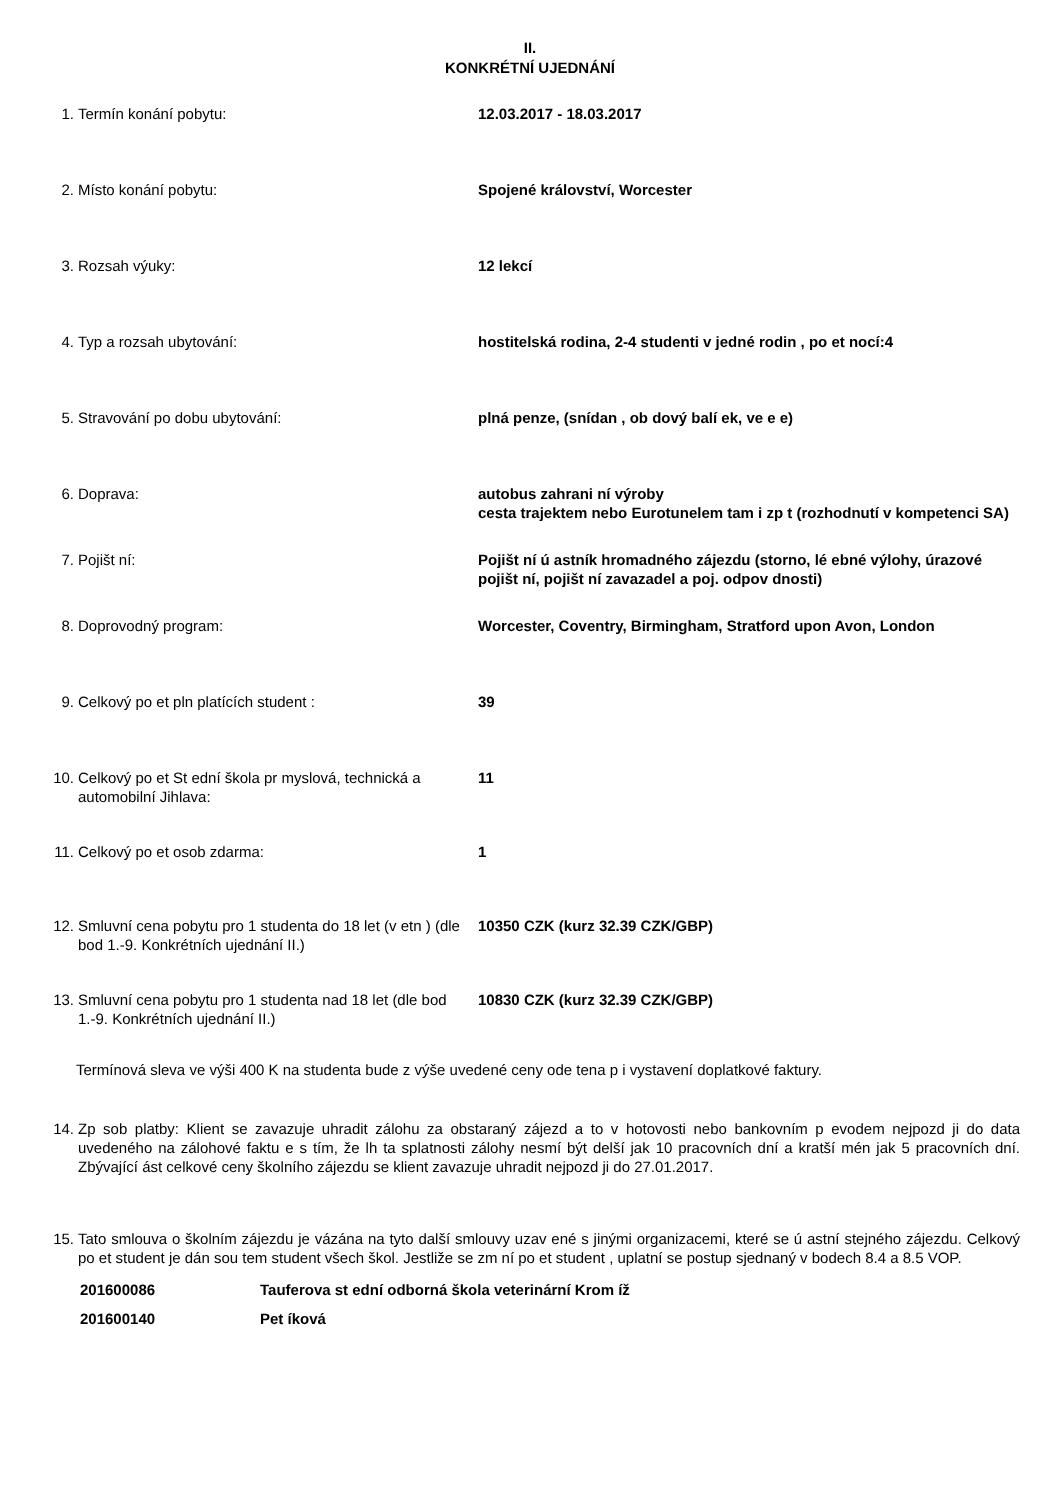II.
KONKRÉTNÍ UJEDNÁNÍ
| 1. | Termín konání pobytu: | 12.03.2017 - 18.03.2017 |
| 2. | Místo konání pobytu: | Spojené království, Worcester |
| 3. | Rozsah výuky: | 12 lekcí |
| 4. | Typ a rozsah ubytování: | hostitelská rodina, 2-4 studenti v jedné rodin , po et nocí:4 |
| 5. | Stravování po dobu ubytování: | plná penze, (snídan , ob dový balí ek, ve e e) |
| 6. | Doprava: | autobus zahrani ní výroby cesta trajektem nebo Eurotunelem tam i zp t (rozhodnutí v kompetenci SA) |
| 7. | Pojišt ní: | Pojišt ní ú astník hromadného zájezdu (storno, lé ebné výlohy, úrazové pojišt ní, pojišt ní zavazadel a poj. odpov dnosti) |
| 8. | Doprovodný program: | Worcester, Coventry, Birmingham, Stratford upon Avon, London |
| 9. | Celkový po et pln platících student : | 39 |
| 10. | Celkový po et St ední škola pr myslová, technická a automobilní Jihlava: | 11 |
| 11. | Celkový po et osob zdarma: | 1 |
| 12. | Smluvní cena pobytu pro 1 studenta do 18 let (v etn ) (dle bod 1.-9. Konkrétních ujednání II.) | 10350 CZK (kurz 32.39 CZK/GBP) |
| 13. | Smluvní cena pobytu pro 1 studenta nad 18 let (dle bod 1.-9. Konkrétních ujednání II.) | 10830 CZK (kurz 32.39 CZK/GBP) |
Termínová sleva ve výši 400 K na studenta bude z výše uvedené ceny ode tena p i vystavení doplatkové faktury.
| 14. | Zp sob platby: Klient se zavazuje uhradit zálohu za obstaraný zájezd a to v hotovosti nebo bankovním p evodem nejpozd ji do data uvedeného na zálohové faktu e s tím, že lh ta splatnosti zálohy nesmí být delší jak 10 pracovních dní a kratší mén jak 5 pracovních dní. Zbývající ást celkové ceny školního zájezdu se klient zavazuje uhradit nejpozd ji do 27.01.2017. |
| 15. | Tato smlouva o školním zájezdu je vázána na tyto další smlouvy uzav ené s jinými organizacemi, které se ú astní stejného zájezdu. Celkový po et student je dán sou tem student všech škol. Jestliže se zm ní po et student , uplatní se postup sjednaný v bodech 8.4 a 8.5 VOP. |
| 201600086 | Tauferova st ední odborná škola veterinární Krom íž |
| 201600140 | Pet íková |